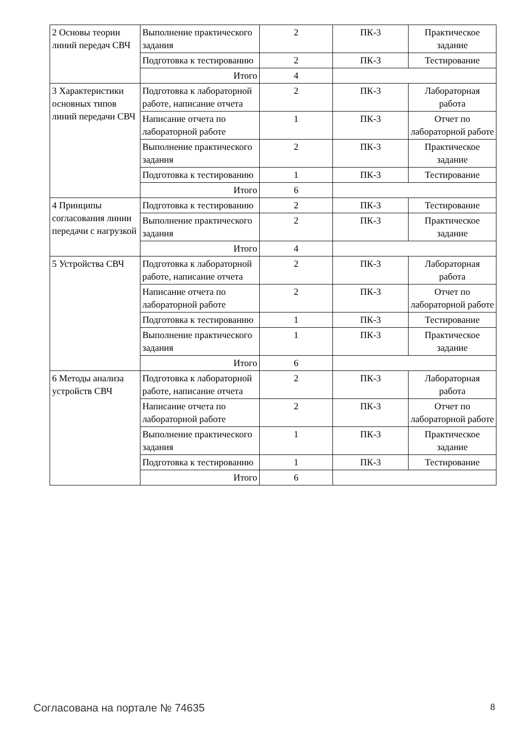| 2 Основы теории линий передач СВЧ | Выполнение практического задания | 2 | ПК-3 | Практическое задание |
| | Подготовка к тестированию | 2 | ПК-3 | Тестирование |
| | Итого | 4 | | |
| 3 Характеристики основных типов линий передачи СВЧ | Подготовка к лабораторной работе, написание отчета | 2 | ПК-3 | Лабораторная работа |
| | Написание отчета по лабораторной работе | 1 | ПК-3 | Отчет по лабораторной работе |
| | Выполнение практического задания | 2 | ПК-3 | Практическое задание |
| | Подготовка к тестированию | 1 | ПК-3 | Тестирование |
| | Итого | 6 | | |
| 4 Принципы согласования линии передачи с нагрузкой | Подготовка к тестированию | 2 | ПК-3 | Тестирование |
| | Выполнение практического задания | 2 | ПК-3 | Практическое задание |
| | Итого | 4 | | |
| 5 Устройства СВЧ | Подготовка к лабораторной работе, написание отчета | 2 | ПК-3 | Лабораторная работа |
| | Написание отчета по лабораторной работе | 2 | ПК-3 | Отчет по лабораторной работе |
| | Подготовка к тестированию | 1 | ПК-3 | Тестирование |
| | Выполнение практического задания | 1 | ПК-3 | Практическое задание |
| | Итого | 6 | | |
| 6 Методы анализа устройств СВЧ | Подготовка к лабораторной работе, написание отчета | 2 | ПК-3 | Лабораторная работа |
| | Написание отчета по лабораторной работе | 2 | ПК-3 | Отчет по лабораторной работе |
| | Выполнение практического задания | 1 | ПК-3 | Практическое задание |
| | Подготовка к тестированию | 1 | ПК-3 | Тестирование |
| | Итого | 6 | | |
Согласована на портале № 74635 8